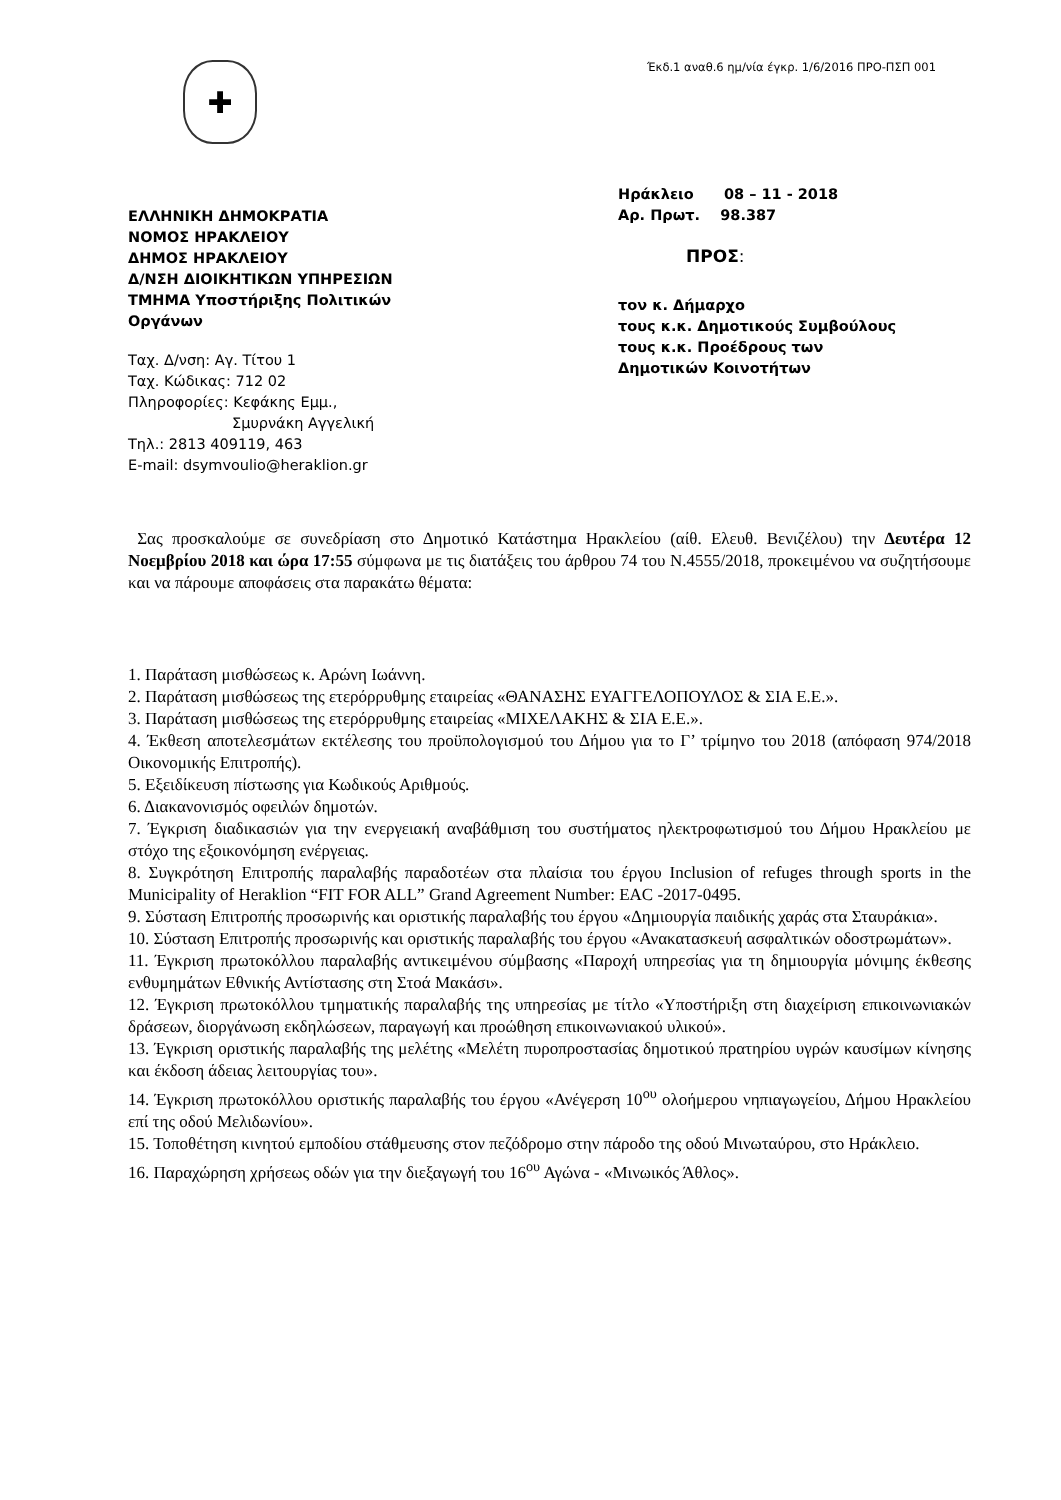✚
Έκδ.1 αναθ.6 ημ/νία έγκρ. 1/6/2016 ΠΡΟ-ΠΣΠ 001
ΕΛΛΗΝΙΚΗ ΔΗΜΟΚΡΑΤΙΑ
ΝΟΜΟΣ ΗΡΑΚΛΕΙΟΥ
ΔΗΜΟΣ ΗΡΑΚΛΕΙΟΥ
Δ/ΝΣΗ ΔΙΟΙΚΗΤΙΚΩΝ ΥΠΗΡΕΣΙΩΝ
ΤΜΗΜΑ Υποστήριξης Πολιτικών
Οργάνων
Ταχ. Δ/νση: Αγ. Τίτου 1
Ταχ. Κώδικας: 712 02
Πληροφορίες: Κεφάκης Εμμ.,
Σμυρνάκη Αγγελική
Τηλ.: 2813 409119, 463
E-mail: dsymvoulio@heraklion.gr
Ηράκλειο 08 – 11 - 2018
Αρ. Πρωτ. 98.387
ΠΡΟΣ:
τον κ. Δήμαρχο
τους κ.κ. Δημοτικούς Συμβούλους
τους κ.κ. Προέδρους των
Δημοτικών Κοινοτήτων
Σας προσκαλούμε σε συνεδρίαση στο Δημοτικό Κατάστημα Ηρακλείου (αίθ. Ελευθ. Βενιζέλου) την Δευτέρα 12 Νοεμβρίου 2018 και ώρα 17:55 σύμφωνα με τις διατάξεις του άρθρου 74 του Ν.4555/2018, προκειμένου να συζητήσουμε και να πάρουμε αποφάσεις στα παρακάτω θέματα:
1. Παράταση μισθώσεως κ. Αρώνη Ιωάννη.
2. Παράταση μισθώσεως της ετερόρρυθμης εταιρείας «ΘΑΝΑΣΗΣ ΕΥΑΓΓΕΛΟΠΟΥΛΟΣ & ΣΙΑ Ε.Ε.».
3. Παράταση μισθώσεως της ετερόρρυθμης εταιρείας «ΜΙΧΕΛΑΚΗΣ & ΣΙΑ Ε.Ε.».
4. Έκθεση αποτελεσμάτων εκτέλεσης του προϋπολογισμού του Δήμου για το Γ’ τρίμηνο του 2018 (απόφαση 974/2018 Οικονομικής Επιτροπής).
5. Εξειδίκευση πίστωσης για Κωδικούς Αριθμούς.
6. Διακανονισμός οφειλών δημοτών.
7. Έγκριση διαδικασιών για την ενεργειακή αναβάθμιση του συστήματος ηλεκτροφωτισμού του Δήμου Ηρακλείου με στόχο της εξοικονόμηση ενέργειας.
8. Συγκρότηση Επιτροπής παραλαβής παραδοτέων στα πλαίσια του έργου Inclusion of refuges through sports in the Municipality of Heraklion “FIT FOR ALL” Grand Agreement Number: EAC -2017-0495.
9. Σύσταση Επιτροπής προσωρινής και οριστικής παραλαβής του έργου «Δημιουργία παιδικής χαράς στα Σταυράκια».
10. Σύσταση Επιτροπής προσωρινής και οριστικής παραλαβής του έργου «Ανακατασκευή ασφαλτικών οδοστρωμάτων».
11. Έγκριση πρωτοκόλλου παραλαβής αντικειμένου σύμβασης «Παροχή υπηρεσίας για τη δημιουργία μόνιμης έκθεσης ενθυμημάτων Εθνικής Αντίστασης στη Στοά Μακάσι».
12. Έγκριση πρωτοκόλλου τμηματικής παραλαβής της υπηρεσίας με τίτλο «Υποστήριξη στη διαχείριση επικοινωνιακών δράσεων, διοργάνωση εκδηλώσεων, παραγωγή και προώθηση επικοινωνιακού υλικού».
13. Έγκριση οριστικής παραλαβής της μελέτης «Μελέτη πυροπροστασίας δημοτικού πρατηρίου υγρών καυσίμων κίνησης και έκδοση άδειας λειτουργίας του».
14. Έγκριση πρωτοκόλλου οριστικής παραλαβής του έργου «Ανέγερση 10<sup>ου</sup> ολοήμερου νηπιαγωγείου, Δήμου Ηρακλείου επί της οδού Μελιδωνίου».
15. Τοποθέτηση κινητού εμποδίου στάθμευσης στον πεζόδρομο στην πάροδο της οδού Μινωταύρου, στο Ηράκλειο.
16. Παραχώρηση χρήσεως οδών για την διεξαγωγή του 16<sup>ου</sup> Αγώνα - «Μινωικός Άθλος».